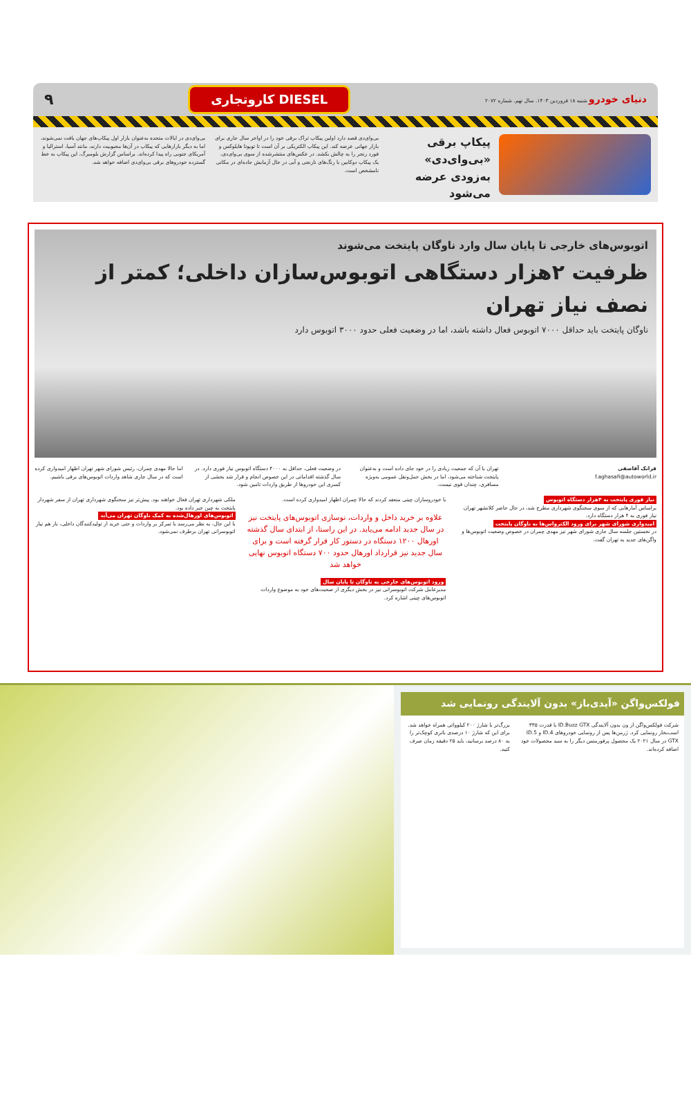دنیای خودرو شنبه ۱۸ فروردین ۱۴۰۳. سال نهم. شماره ۲۰۷۲
DIESEL کاروتجاری
۹
پیکاپ برقی «بی‌وای‌دی» به‌زودی عرضه می‌شود
بی‌وای‌دی قصد دارد اولین پیکاپ تراک برقی خود را در اواخر سال جاری برای بازار جهانی عرضه کند. این پیکاپ الکتریکی بر آن است تا تویوتا هایلوکس و فورد رنجر را به چالش بکشد. در عکس‌های منتشرشده از سوی بی‌وای‌دی، یک پیکاپ دوکابین با رنگ‌های نارنجی و آبی در حال آزمایش جاده‌ای در مکانی نامشخص است.
بی‌وای‌دی در ایالات متحده به‌عنوان بازار اول پیکاپ‌های جهان یافت نمی‌شوند، اما به دیگر بازارهایی که پیکاپ در آن‌ها محبوبیت دارند، مانند آسیا، استرالیا و آمریکای جنوبی راه پیدا کرده‌اند. براساس گزارش بلومبرگ، این پیکاپ به خط گسترده خودروهای برقی بی‌وای‌دی اضافه خواهد شد.
اتوبوس‌های خارجی تا پایان سال وارد ناوگان پایتخت می‌شوند
ظرفیت ۲هزار دستگاهی اتوبوس‌سازان داخلی؛ کمتر از نصف نیاز تهران
ناوگان پایتخت باید حداقل ۷۰۰۰ اتوبوس فعال داشته باشد، اما در وضعیت فعلی حدود ۳۰۰۰ اتوبوس دارد
فرانک آقاصفی
f.aghasafi@autoworld.ir
تهران با آن که جمعیت زیادی را در خود جای داده است و به‌عنوان پایتخت شناخته می‌شود، اما در بخش حمل‌ونقل عمومی به‌ویژه مسافری، چندان قوی نیست.
در وضعیت فعلی، حداقل به ۴۰۰۰ دستگاه اتوبوس نیاز فوری دارد. در سال گذشته اقداماتی در این خصوص انجام و قرار شد بخشی از کسری این خودروها از طریق واردات تامین شود.
اما حالا مهدی چمران، رئیس شورای شهر تهران اظهار امیدواری کرده است که در سال جاری شاهد واردات اتوبوس‌های برقی باشیم.
نیاز فوری پایتخت به ۴هزار دستگاه اتوبوس
براساس آمارهایی که از سوی سخنگوی شهرداری مطرح شد، در حال حاضر کلانشهر تهران نیاز فوری به ۴ هزار دستگاه دارد.
امیدواری شورای شهر برای ورود الکترواس‌ها به ناوگان پایتخت
در نخستین جلسه سال جاری شورای شهر نیز مهدی چمران در خصوص وضعیت اتوبوس‌ها و واگن‌های جدید به تهران گفت.
با خودروسازان چینی منعقد کردند که حالا چمران اظهار امیدواری کرده است.
علاوه بر خرید داخل و واردات، نوسازی اتوبوس‌های پایتخت نیز در سال جدید ادامه می‌یابد. در این راستا، از ابتدای سال گذشته اورهال ۱۲۰۰ دستگاه در دستور کار قرار گرفته است و برای سال جدید نیز قرارداد اورهال حدود ۷۰۰ دستگاه اتوبوس نهایی خواهد شد
ورود اتوبوس‌های خارجی به ناوگان تا پایان سال
مدیرعامل شرکت اتوبوسرانی نیز در بخش دیگری از صحبت‌های خود به موضوع واردات اتوبوس‌های چینی اشاره کرد.
ملکی شهرداری تهران فعال خواهند بود. پیش‌تر نیز سخنگوی شهرداری تهران از سفر شهردار پایتخت به چین خبر داده بود.
اتوبوس‌های اورهال‌شده به کمک ناوگان تهران می‌آید
با این حال، به نظر می‌رسد با تمرکز بر واردات و حتی خرید از تولیدکنندگان داخلی، باز هم نیاز اتوبوسرانی تهران برطرف نمی‌شود.
فولکس‌واگن «آیدی‌باز» بدون آلایندگی رونمایی شد
شرکت فولکس‌واگن از ون بدون آلایندگی ID.Buzz GTX با قدرت ۳۳۵ اسب‌بخار رونمایی کرد. ژرمن‌ها پس از رونمایی خودروهای ID.4 و ID.5 GTX در سال ۲۰۲۱ یک محصول پرفورمنس دیگر را به سبد محصولات خود اضافه کرده‌اند.
بزرگ‌تر با شارژ ۲۰۰ کیلوواتی همراه خواهد شد. برای این که شارژ ۱۰ درصدی باتری کوچک‌تر را به ۸۰ درصد برسانید، باید ۲۵ دقیقه زمان صرف کنید.